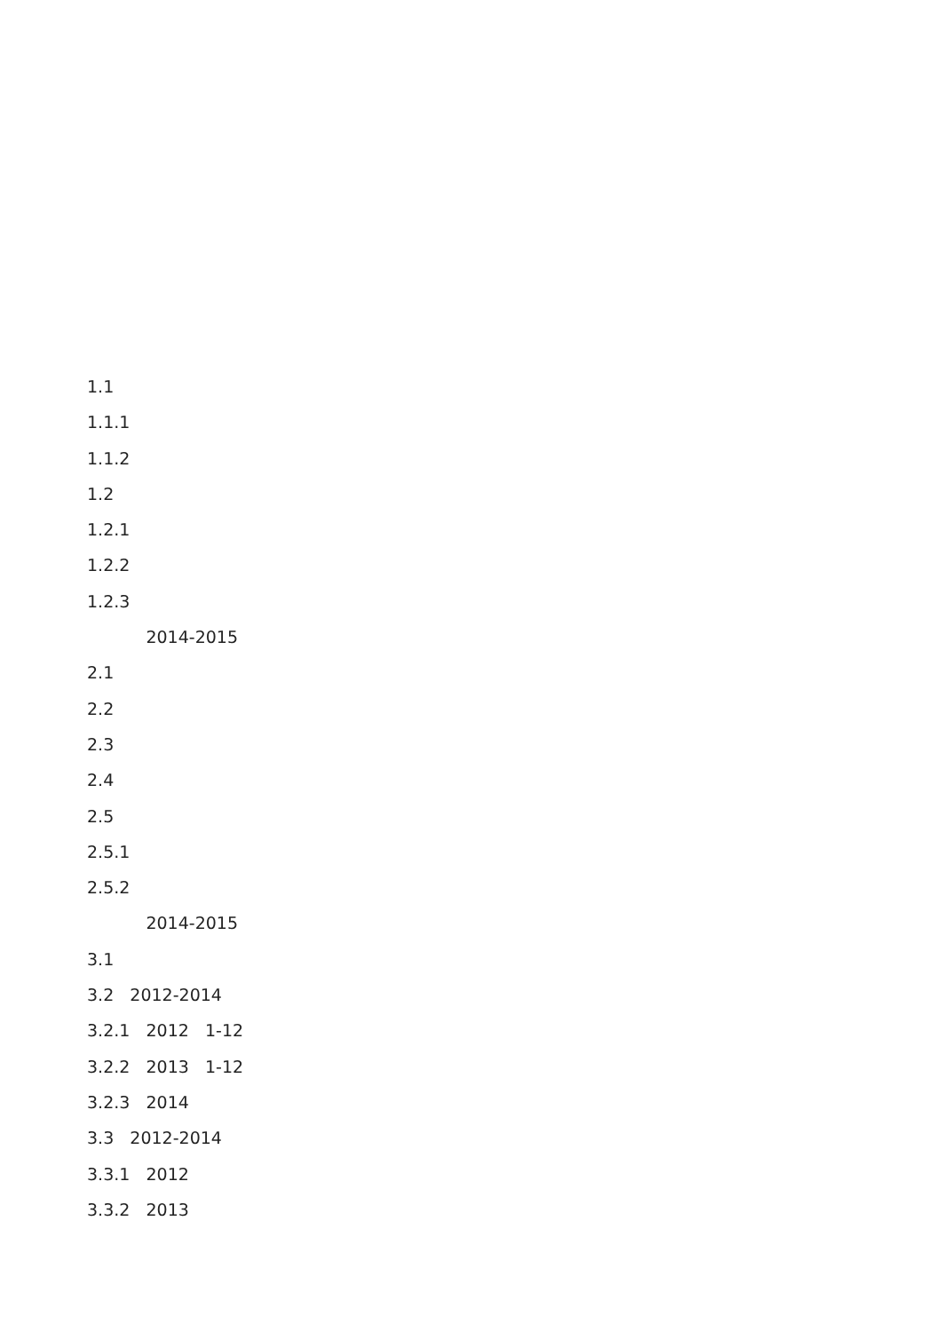1.1
1.1.1
1.1.2
1.2
1.2.1
1.2.2
1.2.3
2014-2015
2.1
2.2
2.3
2.4
2.5
2.5.1
2.5.2
2014-2015
3.1
3.2 2012-2014
3.2.1 2012 1-12
3.2.2 2013 1-12
3.2.3 2014
3.3 2012-2014
3.3.1 2012
3.3.2 2013